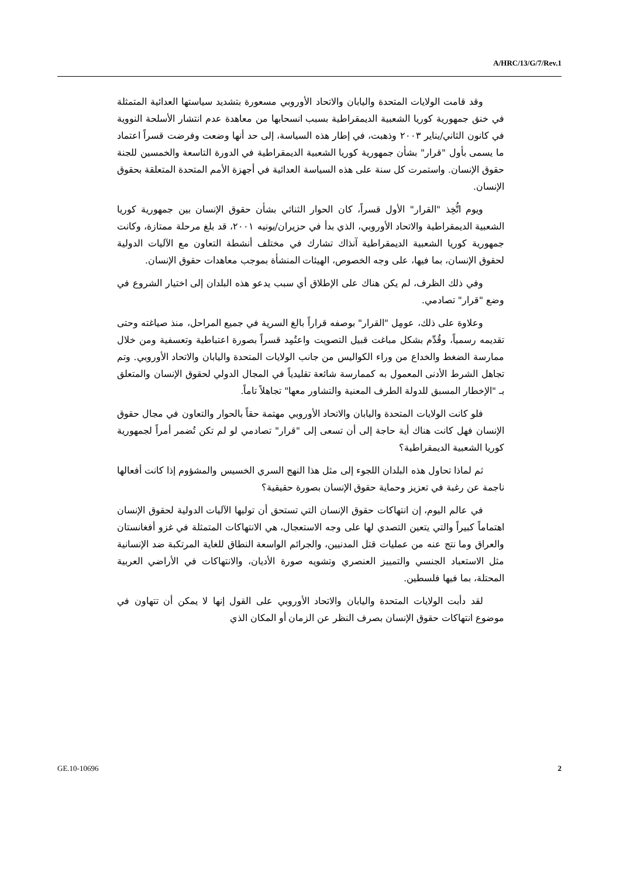A/HRC/13/G/7/Rev.1
وقد قامت الولايات المتحدة واليابان والاتحاد الأوروبي مسعورة بتشديد سياستها العدائية المتمثلة في خنق جمهورية كوريا الشعبية الديمقراطية بسبب انسحابها من معاهدة عدم انتشار الأسلحة النووية في كانون الثاني/يناير ٢٠٠٣ وذهبت، في إطار هذه السياسة، إلى حد أنها وضعت وفرضت قسراً اعتماد ما يسمى بأول "قرار" بشأن جمهورية كوريا الشعبية الديمقراطية في الدورة التاسعة والخمسين للجنة حقوق الإنسان. واستمرت كل سنة على هذه السياسة العدائية في أجهزة الأمم المتحدة المتعلقة بحقوق الإنسان.
ويوم اتُّخِذ "القرار" الأول قسراً، كان الحوار الثنائي بشأن حقوق الإنسان بين جمهورية كوريا الشعبية الديمقراطية والاتحاد الأوروبي، الذي بدأ في حزيران/يونيه ٢٠٠١، قد بلغ مرحلة ممتازة، وكانت جمهورية كوريا الشعبية الديمقراطية آنذاك تشارك في مختلف أنشطة التعاون مع الآليات الدولية لحقوق الإنسان، بما فيها، على وجه الخصوص، الهيئات المنشأة بموجب معاهدات حقوق الإنسان.
وفي ذلك الظرف، لم يكن هناك على الإطلاق أي سبب يدعو هذه البلدان إلى اختيار الشروع في وضع "قرار" تصادمي.
وعلاوة على ذلك، عومِل "القرار" بوصفه قراراً بالغ السرية في جميع المراحل، منذ صياغته وحتى تقديمه رسمياً، وقُدِّم بشكل مباغت قبيل التصويت واعتُمِد قسراً بصورة اعتباطية وتعسفية ومن خلال ممارسة الضغط والخداع من وراء الكواليس من جانب الولايات المتحدة واليابان والاتحاد الأوروبي. وتم تجاهل الشرط الأدنى المعمول به كممارسة شائعة تقليدياً في المجال الدولي لحقوق الإنسان والمتعلق بـ "الإخطار المسبق للدولة الطرف المعنية والتشاور معها" تجاهلاً تاماً.
فلو كانت الولايات المتحدة واليابان والاتحاد الأوروبي مهتمة حقاً بالحوار والتعاون في مجال حقوق الإنسان فهل كانت هناك أية حاجة إلى أن تسعى إلى "قرار" تصادمي لو لم تكن تُضمر أمراً لجمهورية كوريا الشعبية الديمقراطية؟
ثم لماذا تحاول هذه البلدان اللجوء إلى مثل هذا النهج السري الخسيس والمشؤوم إذا كانت أفعالها ناجمة عن رغبة في تعزيز وحماية حقوق الإنسان بصورة حقيقية؟
في عالم اليوم، إن انتهاكات حقوق الإنسان التي تستحق أن توليها الآليات الدولية لحقوق الإنسان اهتماماً كبيراً والتي يتعين التصدي لها على وجه الاستعجال، هي الانتهاكات المتمثلة في غزو أفغانستان والعراق وما نتج عنه من عمليات قتل المدنيين، والجرائم الواسعة النطاق للغاية المرتكبة ضد الإنسانية مثل الاستعباد الجنسي والتمييز العنصري وتشويه صورة الأديان، والانتهاكات في الأراضي العربية المحتلة، بما فيها فلسطين.
لقد دأبت الولايات المتحدة واليابان والاتحاد الأوروبي على القول إنها لا يمكن أن تتهاون في موضوع انتهاكات حقوق الإنسان بصرف النظر عن الزمان أو المكان الذي
GE.10-10696 2